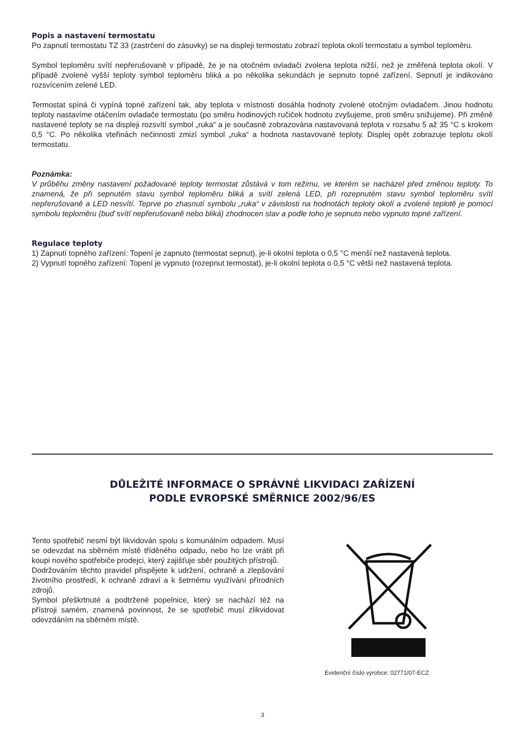Popis a nastavení termostatu
Po zapnutí termostatu TZ 33 (zastrčení do zásuvky) se na displeji termostatu zobrazí teplota okolí termostatu a symbol teploměru.
Symbol teploměru svítí nepřerušovaně v případě, že je na otočném ovladači zvolena teplota nižší, než je změřená teplota okolí. V případě zvolené vyšší teploty symbol teploměru bliká a po několika sekundách je sepnuto topné zařízení. Sepnutí je indikováno rozsvícením zelené LED.
Termostat spíná či vypíná topné zařízení tak, aby teplota v místnosti dosáhla hodnoty zvolené otočným ovladačem. Jinou hodnotu teploty nastavíme otáčením ovladače termostatu (po směru hodinových ručiček hodnotu zvyšujeme, proti směru snižujeme). Při změně nastavené teploty se na displeji rozsvítí symbol „ruka“ a je současně zobrazována nastavovaná teplota v rozsahu 5 až 35 °C s krokem 0,5 °C. Po několika vteřinách nečinnosti zmizí symbol „ruka“ a hodnota nastavované teploty. Displej opět zobrazuje teplotu okolí termostatu.
Poznámka:
V průběhu změny nastavení požadované teploty termostat zůstává v tom režimu, ve kterém se nacházel před změnou teploty. To znamená, že při sepnutém stavu symbol teploměru bliká a svítí zelená LED, při rozepnutém stavu symbol teploměru svítí nepřerušovaně a LED nesvítí. Teprve po zhasnutí symbolu „ruka“ v závislosti na hodnotách teploty okolí a zvolené teplotě je pomocí symbolu teploměru (buď svítí nepřerušovaně nebo bliká) zhodnocen stav a podle toho je sepnuto nebo vypnuto topné zařízení.
Regulace teploty
1) Zapnutí topného zařízení: Topení je zapnuto (termostat sepnut), je-li okolní teplota o 0,5 °C menší než nastavená teplota.
2) Vypnutí topného zařízení: Topení je vypnuto (rozepnut termostat), je-li okolní teplota o 0,5 °C větší než nastavená teplota.
DŮLEŽITÉ INFORMACE O SPRÁVNÉ LIKVIDACI ZAŘÍZENÍ
PODLE EVROPSKÉ SMĚRNICE 2002/96/ES
Tento spotřebič nesmí být likvidován spolu s komunálním odpadem. Musí se odevzdat na sběrném místě tříděného odpadu, nebo ho lze vrátit při koupi nového spotřebiče prodejci, který zajišťuje sběr použitých přístrojů.
Dodržováním těchto pravidel přispějete k udržení, ochraně a zlepšování životního prostředí, k ochraně zdraví a k šetrnému využívání přírodních zdrojů.
Symbol přeškrtnuté a podtržené popelnice, který se nachází též na přístroji samém, znamená povinnost, že se spotřebič musí zlikvidovat odevzdáním na sběrném místě.
Evidenční číslo výrobce: 02771/07-ECZ
3